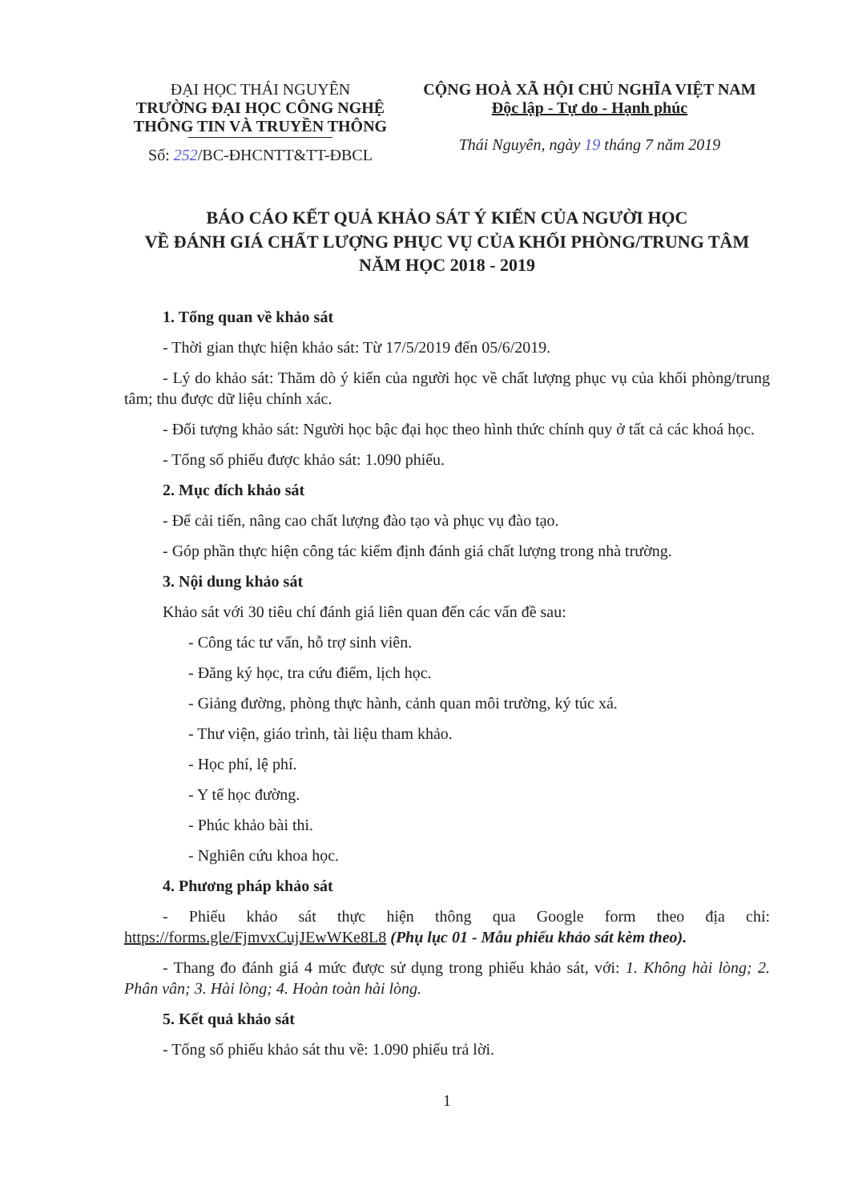ĐẠI HỌC THÁI NGUYÊN
TRƯỜNG ĐẠI HỌC CÔNG NGHỆ
THÔNG TIN VÀ TRUYỀN THÔNG
Số: 252/BC-ĐHCNTT&TT-ĐBCL
CỘNG HOÀ XÃ HỘI CHỦ NGHĨA VIỆT NAM
Độc lập - Tự do - Hạnh phúc
Thái Nguyên, ngày 19 tháng 7 năm 2019
BÁO CÁO KẾT QUẢ KHẢO SÁT Ý KIẾN CỦA NGƯỜI HỌC
VỀ ĐÁNH GIÁ CHẤT LƯỢNG PHỤC VỤ CỦA KHỐI PHÒNG/TRUNG TÂM
NĂM HỌC 2018 - 2019
1. Tổng quan về khảo sát
- Thời gian thực hiện khảo sát: Từ 17/5/2019 đến 05/6/2019.
- Lý do khảo sát: Thăm dò ý kiến của người học về chất lượng phục vụ của khối phòng/trung tâm; thu được dữ liệu chính xác.
- Đối tượng khảo sát: Người học bậc đại học theo hình thức chính quy ở tất cả các khoá học.
- Tổng số phiếu được khảo sát: 1.090 phiếu.
2. Mục đích khảo sát
- Để cải tiến, nâng cao chất lượng đào tạo và phục vụ đào tạo.
- Góp phần thực hiện công tác kiểm định đánh giá chất lượng trong nhà trường.
3. Nội dung khảo sát
Khảo sát với 30 tiêu chí đánh giá liên quan đến các vấn đề sau:
- Công tác tư vấn, hỗ trợ sinh viên.
- Đăng ký học, tra cứu điểm, lịch học.
- Giảng đường, phòng thực hành, cảnh quan môi trường, ký túc xá.
- Thư viện, giáo trình, tài liệu tham khảo.
- Học phí, lệ phí.
- Y tế học đường.
- Phúc khảo bài thi.
- Nghiên cứu khoa học.
4. Phương pháp khảo sát
- Phiếu khảo sát thực hiện thông qua Google form theo địa chỉ: https://forms.gle/FjmvxCujJEwWKe8L8 (Phụ lục 01 - Mẫu phiếu khảo sát kèm theo).
- Thang đo đánh giá 4 mức được sử dụng trong phiếu khảo sát, với: 1. Không hài lòng; 2. Phân vân; 3. Hài lòng; 4. Hoàn toàn hài lòng.
5. Kết quả khảo sát
- Tổng số phiếu khảo sát thu về: 1.090 phiếu trả lời.
1